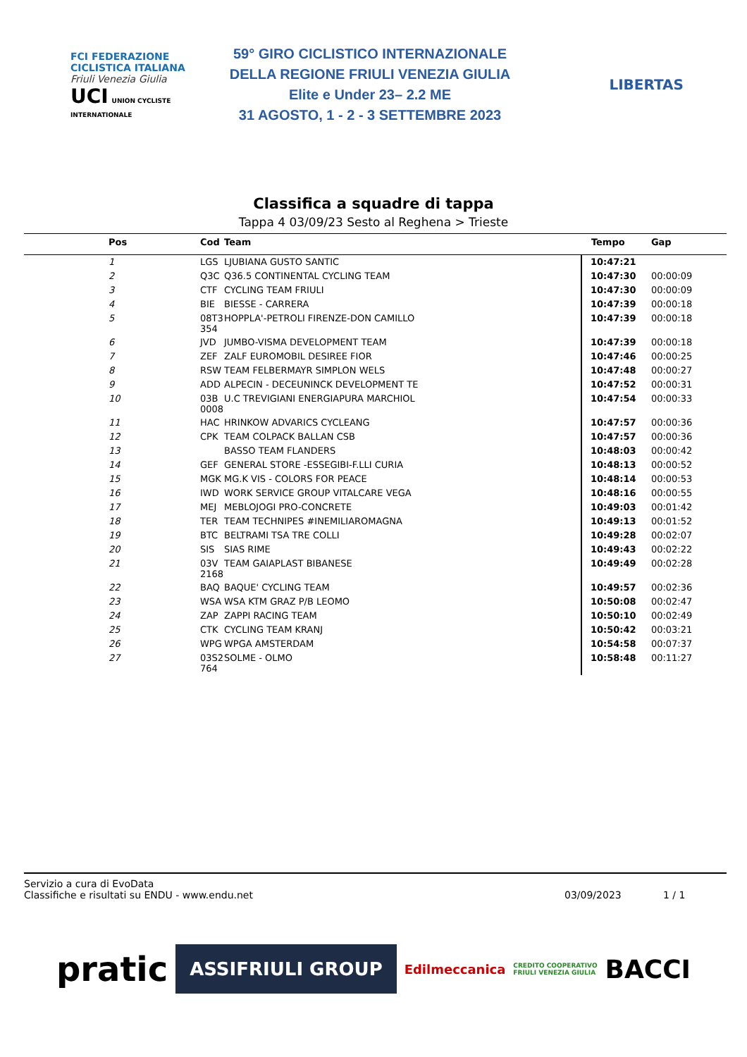FCI FEDERAZIONE CICLISTICA ITALIANA
Friuli Venezia Giulia
UCI UNION CYCLISTE INTERNATIONALE
59° GIRO CICLISTICO INTERNAZIONALE
DELLA REGIONE FRIULI VENEZIA GIULIA
Elite e Under 23– 2.2 ME
31 AGOSTO, 1 - 2 - 3 SETTEMBRE 2023
LIBERTAS
Classifica a squadre di tappa
Tappa 4 03/09/23 Sesto al Reghena > Trieste
| Pos | Cod | Team | Tempo | Gap |
| --- | --- | --- | --- | --- |
| 1 | LGS | LJUBIANA GUSTO SANTIC | 10:47:21 | |
| 2 | Q3C | Q36.5 CONTINENTAL CYCLING TEAM | 10:47:30 | 00:00:09 |
| 3 | CTF | CYCLING TEAM FRIULI | 10:47:30 | 00:00:09 |
| 4 | BIE | BIESSE - CARRERA | 10:47:39 | 00:00:18 |
| 5 | 08T3 354 | HOPPLA'-PETROLI FIRENZE-DON CAMILLO | 10:47:39 | 00:00:18 |
| 6 | JVD | JUMBO-VISMA DEVELOPMENT TEAM | 10:47:39 | 00:00:18 |
| 7 | ZEF | ZALF EUROMOBIL DESIREE FIOR | 10:47:46 | 00:00:25 |
| 8 | RSW | TEAM FELBERMAYR SIMPLON WELS | 10:47:48 | 00:00:27 |
| 9 | ADD | ALPECIN - DECEUNINCK DEVELOPMENT TE | 10:47:52 | 00:00:31 |
| 10 | 03B 0008 | U.C TREVIGIANI ENERGIAPURA MARCHIOL | 10:47:54 | 00:00:33 |
| 11 | HAC | HRINKOW ADVARICS CYCLEANG | 10:47:57 | 00:00:36 |
| 12 | CPK | TEAM COLPACK BALLAN CSB | 10:47:57 | 00:00:36 |
| 13 | | BASSO TEAM FLANDERS | 10:48:03 | 00:00:42 |
| 14 | GEF | GENERAL STORE -ESSEGIBI-F.LLI CURIA | 10:48:13 | 00:00:52 |
| 15 | MGK | MG.K VIS - COLORS FOR PEACE | 10:48:14 | 00:00:53 |
| 16 | IWD | WORK SERVICE GROUP VITALCARE VEGA | 10:48:16 | 00:00:55 |
| 17 | MEJ | MEBLOJOGI PRO-CONCRETE | 10:49:03 | 00:01:42 |
| 18 | TER | TEAM TECHNIPES #INEMILIAROMAGNA | 10:49:13 | 00:01:52 |
| 19 | BTC | BELTRAMI TSA TRE COLLI | 10:49:28 | 00:02:07 |
| 20 | SIS | SIAS RIME | 10:49:43 | 00:02:22 |
| 21 | 03V 2168 | TEAM GAIAPLAST BIBANESE | 10:49:49 | 00:02:28 |
| 22 | BAQ | BAQUE' CYCLING TEAM | 10:49:57 | 00:02:36 |
| 23 | WSA | WSA KTM GRAZ P/B LEOMO | 10:50:08 | 00:02:47 |
| 24 | ZAP | ZAPPI RACING TEAM | 10:50:10 | 00:02:49 |
| 25 | CTK | CYCLING TEAM KRANJ | 10:50:42 | 00:03:21 |
| 26 | WPG | WPGA AMSTERDAM | 10:54:58 | 00:07:37 |
| 27 | 03S2 764 | SOLME - OLMO | 10:58:48 | 00:11:27 |
Servizio a cura di EvoData
Classifiche e risultati su ENDU - www.endu.net
03/09/2023 1 / 1
pratic ASSIFRIULI GROUP Edilmeccanica CREDITO COOPERATIVO
FRIULI VENEZIA GIULIA BACCI